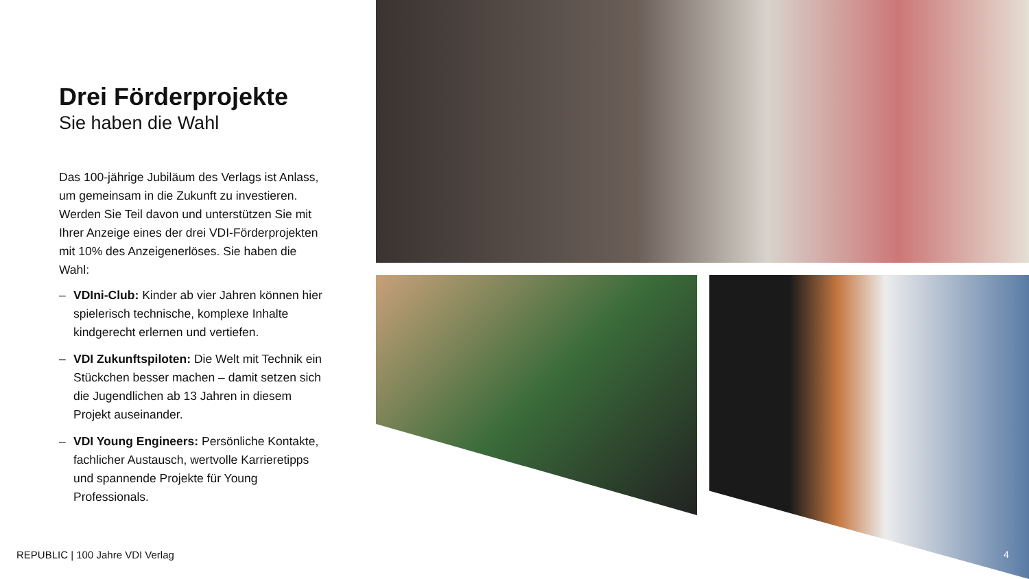Drei Förderprojekte
Sie haben die Wahl
Das 100-jährige Jubiläum des Verlags ist Anlass, um gemeinsam in die Zukunft zu investieren. Werden Sie Teil davon und unterstützen Sie mit Ihrer Anzeige eines der drei VDI-Förderprojekten mit 10% des Anzeigenerlöses. Sie haben die Wahl:
– VDIni-Club: Kinder ab vier Jahren können hier spielerisch technische, komplexe Inhalte kindgerecht erlernen und vertiefen.
– VDI Zukunftspiloten: Die Welt mit Technik ein Stückchen besser machen – damit setzen sich die Jugendlichen ab 13 Jahren in diesem Projekt auseinander.
– VDI Young Engineers: Persönliche Kontakte, fachlicher Austausch, wertvolle Karrieretipps und spannende Projekte für Young Professionals.
REPUBLIC | 100 Jahre VDI Verlag
4